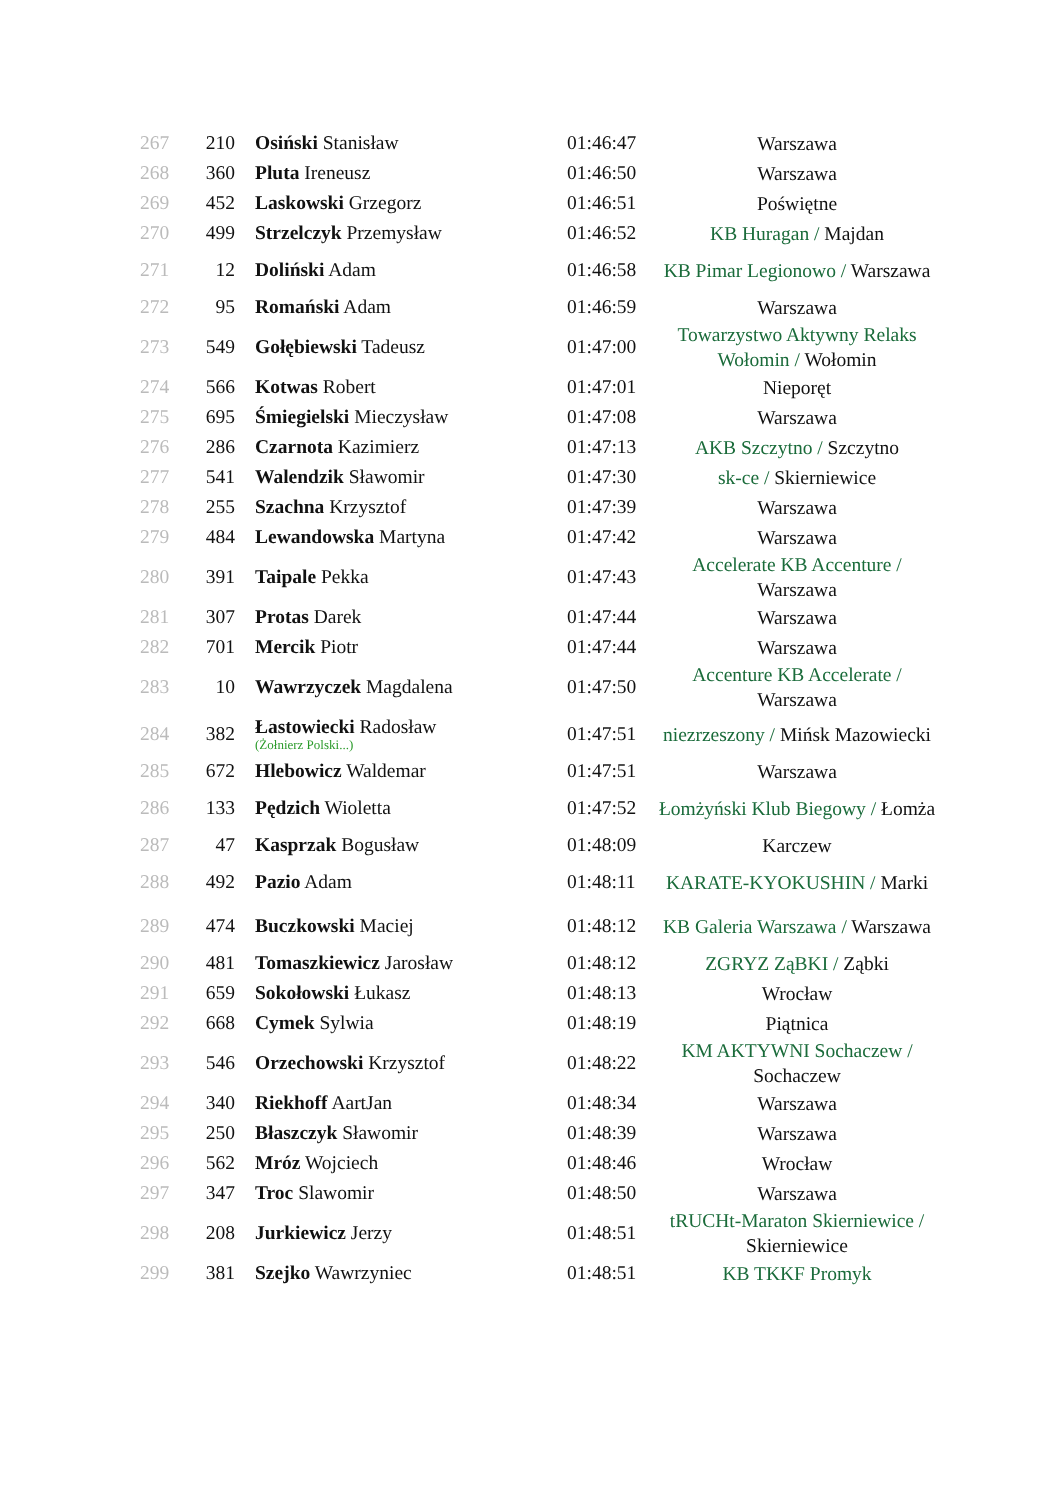| 267 | 210 | Osiński Stanisław | 01:46:47 | Warszawa |
| 268 | 360 | Pluta Ireneusz | 01:46:50 | Warszawa |
| 269 | 452 | Laskowski Grzegorz | 01:46:51 | Poświętne |
| 270 | 499 | Strzelczyk Przemysław | 01:46:52 | KB Huragan / Majdan |
| 271 | 12 | Doliński Adam | 01:46:58 | KB Pimar Legionowo / Warszawa |
| 272 | 95 | Romański Adam | 01:46:59 | Warszawa |
| 273 | 549 | Gołębiewski Tadeusz | 01:47:00 | Towarzystwo Aktywny Relaks Wołomin / Wołomin |
| 274 | 566 | Kotwas Robert | 01:47:01 | Nieporęt |
| 275 | 695 | Śmiegielski Mieczysław | 01:47:08 | Warszawa |
| 276 | 286 | Czarnota Kazimierz | 01:47:13 | AKB Szczytno / Szczytno |
| 277 | 541 | Walendzik Sławomir | 01:47:30 | sk-ce / Skierniewice |
| 278 | 255 | Szachna Krzysztof | 01:47:39 | Warszawa |
| 279 | 484 | Lewandowska Martyna | 01:47:42 | Warszawa |
| 280 | 391 | Taipale Pekka | 01:47:43 | Accelerate KB Accenture / Warszawa |
| 281 | 307 | Protas Darek | 01:47:44 | Warszawa |
| 282 | 701 | Mercik Piotr | 01:47:44 | Warszawa |
| 283 | 10 | Wawrzyczek Magdalena | 01:47:50 | Accenture KB Accelerate / Warszawa |
| 284 | 382 | Łastowiecki Radosław (Żołnierz Polski...) | 01:47:51 | niezrzeszony / Mińsk Mazowiecki |
| 285 | 672 | Hlebowicz Waldemar | 01:47:51 | Warszawa |
| 286 | 133 | Pędzich Wioletta | 01:47:52 | Łomżyński Klub Biegowy / Łomża |
| 287 | 47 | Kasprzak Bogusław | 01:48:09 | Karczew |
| 288 | 492 | Pazio Adam | 01:48:11 | KARATE-KYOKUSHIN / Marki |
| 289 | 474 | Buczkowski Maciej | 01:48:12 | KB Galeria Warszawa / Warszawa |
| 290 | 481 | Tomaszkiewicz Jarosław | 01:48:12 | ZGRYZ ZąBKI / Ząbki |
| 291 | 659 | Sokołowski Łukasz | 01:48:13 | Wrocław |
| 292 | 668 | Cymek Sylwia | 01:48:19 | Piątnica |
| 293 | 546 | Orzechowski Krzysztof | 01:48:22 | KM AKTYWNI Sochaczew / Sochaczew |
| 294 | 340 | Riekhoff AartJan | 01:48:34 | Warszawa |
| 295 | 250 | Błaszczyk Sławomir | 01:48:39 | Warszawa |
| 296 | 562 | Mróz Wojciech | 01:48:46 | Wrocław |
| 297 | 347 | Troc Slawomir | 01:48:50 | Warszawa |
| 298 | 208 | Jurkiewicz Jerzy | 01:48:51 | tRUCHt-Maraton Skierniewice / Skierniewice |
| 299 | 381 | Szejko Wawrzyniec | 01:48:51 | KB TKKF Promyk |